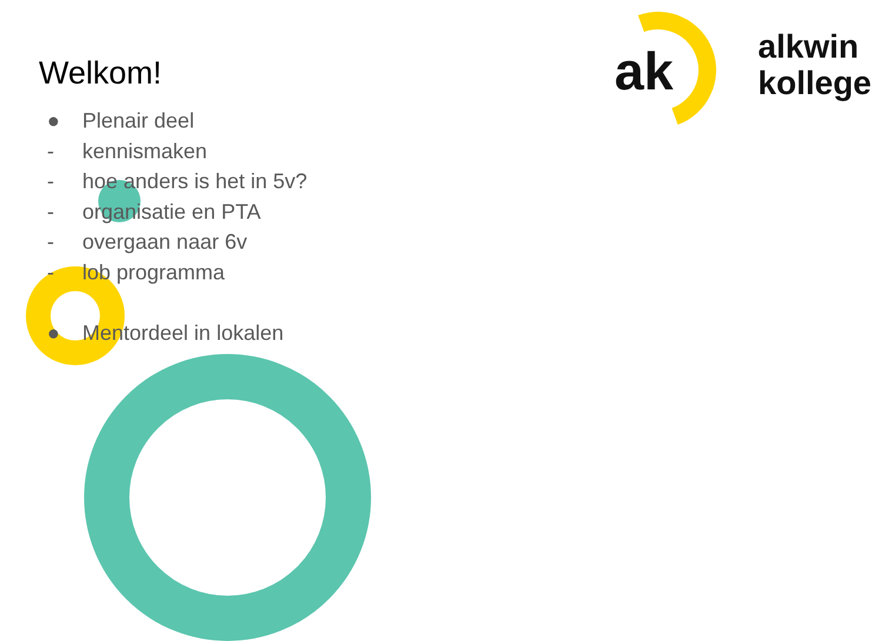ak
alkwin
kollege
Welkom!
● Plenair deel
- kennismaken
- hoe anders is het in 5v?
- organisatie en PTA
- overgaan naar 6v
- lob programma
● Mentordeel in lokalen